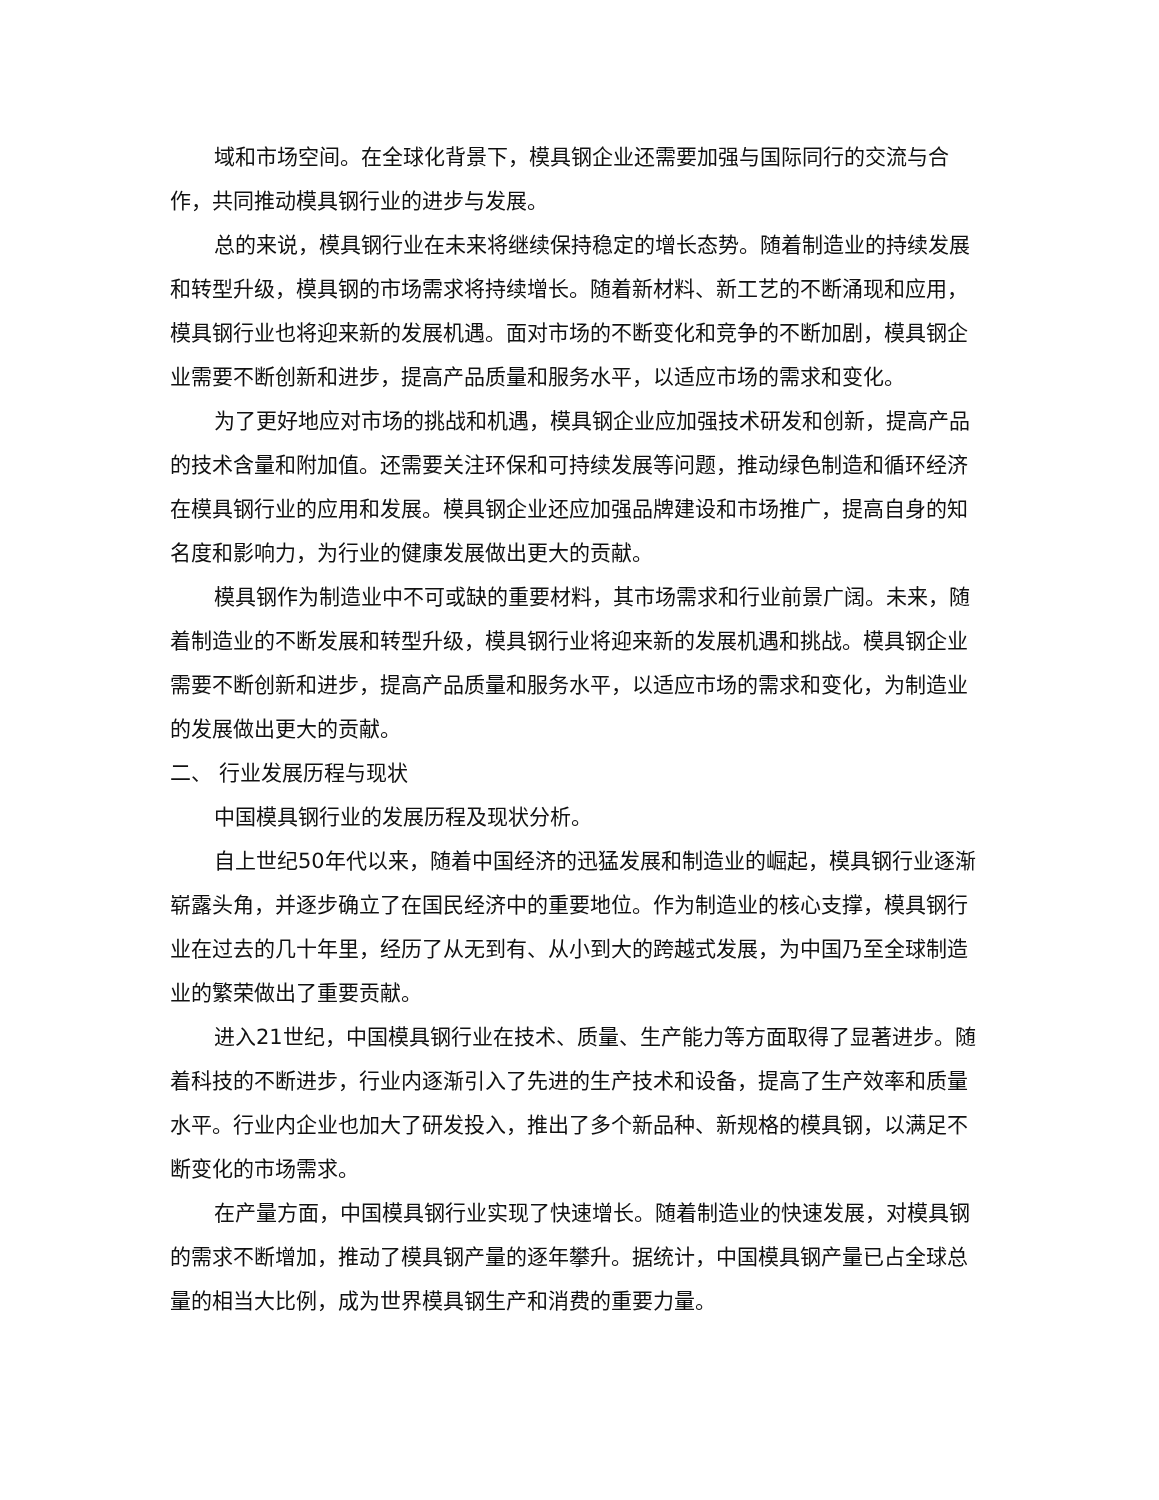域和市场空间。在全球化背景下，模具钢企业还需要加强与国际同行的交流与合作，共同推动模具钢行业的进步与发展。
总的来说，模具钢行业在未来将继续保持稳定的增长态势。随着制造业的持续发展和转型升级，模具钢的市场需求将持续增长。随着新材料、新工艺的不断涌现和应用，模具钢行业也将迎来新的发展机遇。面对市场的不断变化和竞争的不断加剧，模具钢企业需要不断创新和进步，提高产品质量和服务水平，以适应市场的需求和变化。
为了更好地应对市场的挑战和机遇，模具钢企业应加强技术研发和创新，提高产品的技术含量和附加值。还需要关注环保和可持续发展等问题，推动绿色制造和循环经济在模具钢行业的应用和发展。模具钢企业还应加强品牌建设和市场推广，提高自身的知名度和影响力，为行业的健康发展做出更大的贡献。
模具钢作为制造业中不可或缺的重要材料，其市场需求和行业前景广阔。未来，随着制造业的不断发展和转型升级，模具钢行业将迎来新的发展机遇和挑战。模具钢企业需要不断创新和进步，提高产品质量和服务水平，以适应市场的需求和变化，为制造业的发展做出更大的贡献。
二、 行业发展历程与现状
中国模具钢行业的发展历程及现状分析。
自上世纪50年代以来，随着中国经济的迅猛发展和制造业的崛起，模具钢行业逐渐崭露头角，并逐步确立了在国民经济中的重要地位。作为制造业的核心支撑，模具钢行业在过去的几十年里，经历了从无到有、从小到大的跨越式发展，为中国乃至全球制造业的繁荣做出了重要贡献。
进入21世纪，中国模具钢行业在技术、质量、生产能力等方面取得了显著进步。随着科技的不断进步，行业内逐渐引入了先进的生产技术和设备，提高了生产效率和质量水平。行业内企业也加大了研发投入，推出了多个新品种、新规格的模具钢，以满足不断变化的市场需求。
在产量方面，中国模具钢行业实现了快速增长。随着制造业的快速发展，对模具钢的需求不断增加，推动了模具钢产量的逐年攀升。据统计，中国模具钢产量已占全球总量的相当大比例，成为世界模具钢生产和消费的重要力量。